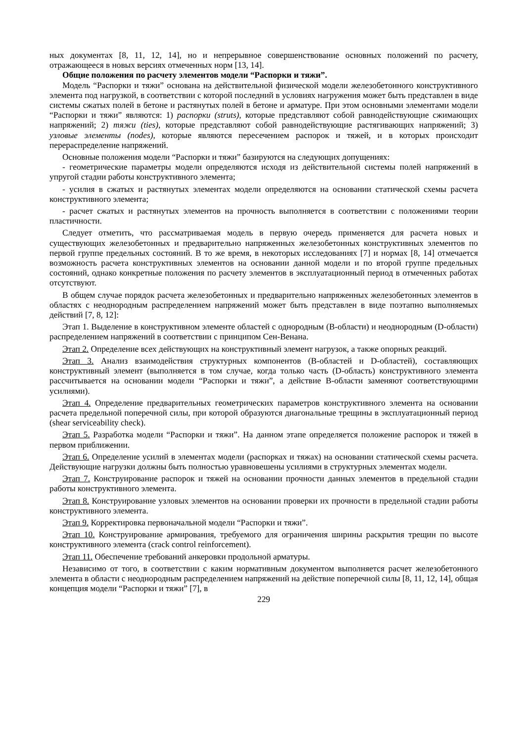ных документах [8, 11, 12, 14], но и непрерывное совершенствование основных положений по расчету, отражающееся в новых версиях отмеченных норм [13, 14].
Общие положения по расчету элементов модели “Распорки и тяжи”.
Модель “Распорки и тяжи” основана на действительной физической модели железобетонного конструктивного элемента под нагрузкой, в соответствии с которой последний в условиях нагружения может быть представлен в виде системы сжатых полей в бетоне и растянутых полей в бетоне и арматуре. При этом основными элементами модели “Распорки и тяжи” являются: 1) распорки (struts), которые представляют собой равнодействующие сжимающих напряжений; 2) тяжи (ties), которые представляют собой равнодействующие растягивающих напряжений; 3) узловые элементы (nodes), которые являются пересечением распорок и тяжей, и в которых происходит перераспределение напряжений.
Основные положения модели “Распорки и тяжи” базируются на следующих допущениях:
- геометрические параметры модели определяются исходя из действительной системы полей напряжений в упругой стадии работы конструктивного элемента;
- усилия в сжатых и растянутых элементах модели определяются на основании статической схемы расчета конструктивного элемента;
- расчет сжатых и растянутых элементов на прочность выполняется в соответствии с положениями теории пластичности.
Следует отметить, что рассматриваемая модель в первую очередь применяется для расчета новых и существующих железобетонных и предварительно напряженных железобетонных конструктивных элементов по первой группе предельных состояний. В то же время, в некоторых исследованиях [7] и нормах [8, 14] отмечается возможность расчета конструктивных элементов на основании данной модели и по второй группе предельных состояний, однако конкретные положения по расчету элементов в эксплуатационный период в отмеченных работах отсутствуют.
В общем случае порядок расчета железобетонных и предварительно напряженных железобетонных элементов в областях с неоднородным распределением напряжений может быть представлен в виде поэтапно выполняемых действий [7, 8, 12]:
Этап 1. Выделение в конструктивном элементе областей с однородным (В-области) и неоднородным (D-области) распределением напряжений в соответствии с принципом Сен-Венана.
Этап 2. Определение всех действующих на конструктивный элемент нагрузок, а также опорных реакций.
Этап 3. Анализ взаимодействия структурных компонентов (В-областей и D-областей), составляющих конструктивный элемент (выполняется в том случае, когда только часть (D-область) конструктивного элемента рассчитывается на основании модели “Распорки и тяжи”, а действие В-области заменяют соответствующими усилиями).
Этап 4. Определение предварительных геометрических параметров конструктивного элемента на основании расчета предельной поперечной силы, при которой образуются диагональные трещины в эксплуатационный период (shear serviceability check).
Этап 5. Разработка модели “Распорки и тяжи”. На данном этапе определяется положение распорок и тяжей в первом приближении.
Этап 6. Определение усилий в элементах модели (распорках и тяжах) на основании статической схемы расчета. Действующие нагрузки должны быть полностью уравновешены усилиями в структурных элементах модели.
Этап 7. Конструирование распорок и тяжей на основании прочности данных элементов в предельной стадии работы конструктивного элемента.
Этап 8. Конструирование узловых элементов на основании проверки их прочности в предельной стадии работы конструктивного элемента.
Этап 9. Корректировка первоначальной модели “Распорки и тяжи”.
Этап 10. Конструирование армирования, требуемого для ограничения ширины раскрытия трещин по высоте конструктивного элемента (crack control reinforcement).
Этап 11. Обеспечение требований анкеровки продольной арматуры.
Независимо от того, в соответствии с каким нормативным документом выполняется расчет железобетонного элемента в области с неоднородным распределением напряжений на действие поперечной силы [8, 11, 12, 14], общая концепция модели “Распорки и тяжи” [7], в
229